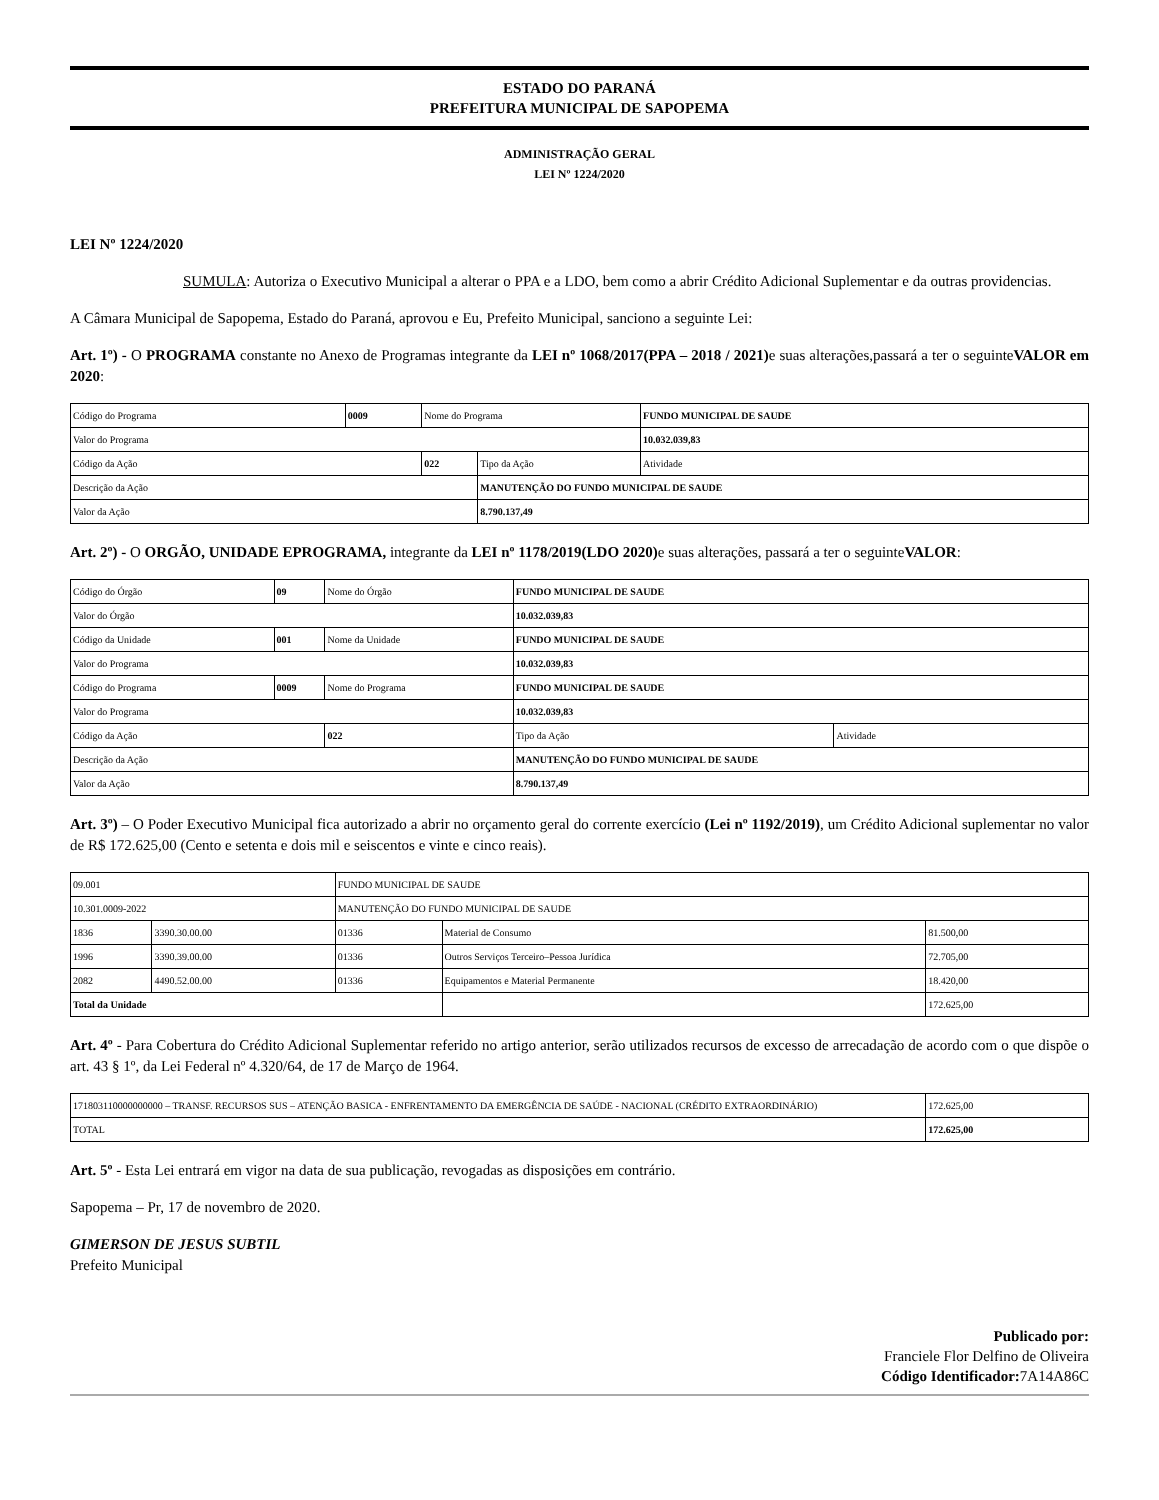ESTADO DO PARANÁ
PREFEITURA MUNICIPAL DE SAPOPEMA
ADMINISTRAÇÃO GERAL
LEI Nº 1224/2020
LEI Nº 1224/2020
SUMULA: Autoriza o Executivo Municipal a alterar o PPA e a LDO, bem como a abrir Crédito Adicional Suplementar e da outras providencias.
A Câmara Municipal de Sapopema, Estado do Paraná, aprovou e Eu, Prefeito Municipal, sanciono a seguinte Lei:
Art. 1º) - O PROGRAMA constante no Anexo de Programas integrante da LEI nº 1068/2017(PPA – 2018 / 2021) e suas alterações,passará a ter o seguinteVALOR em 2020:
| Código do Programa | 0009 | Nome do Programa | | FUNDO MUNICIPAL DE SAUDE |
| Valor do Programa | | | | 10.032.039,83 |
| Código da Ação | | 022 | Tipo da Ação | Atividade |
| Descrição da Ação | | | MANUTENÇÃO DO FUNDO MUNICIPAL DE SAUDE | |
| Valor da Ação | | | 8.790.137,49 | |
Art. 2º) - O ORGÃO, UNIDADE EPROGRAMA, integrante da LEI nº 1178/2019(LDO 2020) e suas alterações, passará a ter o seguinteVALOR:
| Código do Órgão | 09 | Nome do Órgão | FUNDO MUNICIPAL DE SAUDE | |
| Valor do Órgão | | | 10.032.039,83 | |
| Código da Unidade | 001 | Nome da Unidade | FUNDO MUNICIPAL DE SAUDE | |
| Valor do Programa | | | 10.032.039,83 | |
| Código do Programa | 0009 | Nome do Programa | FUNDO MUNICIPAL DE SAUDE | |
| Valor do Programa | | | 10.032.039,83 | |
| Código da Ação | | 022 | Tipo da Ação | Atividade |
| Descrição da Ação | | | MANUTENÇÃO DO FUNDO MUNICIPAL DE SAUDE | |
| Valor da Ação | | | 8.790.137,49 | |
Art. 3º) – O Poder Executivo Municipal fica autorizado a abrir no orçamento geral do corrente exercício (Lei nº 1192/2019), um Crédito Adicional suplementar no valor de R$ 172.625,00 (Cento e setenta e dois mil e seiscentos e vinte e cinco reais).
| 09.001 | | FUNDO MUNICIPAL DE SAUDE | | |
| 10.301.0009-2022 | | MANUTENÇÃO DO FUNDO MUNICIPAL DE SAUDE | | |
| 1836 | 3390.30.00.00 | 01336 | Material de Consumo | 81.500,00 |
| 1996 | 3390.39.00.00 | 01336 | Outros Serviços Terceiro–Pessoa Jurídica | 72.705,00 |
| 2082 | 4490.52.00.00 | 01336 | Equipamentos e Material Permanente | 18.420,00 |
| Total da Unidade | | | | 172.625,00 |
Art. 4º - Para Cobertura do Crédito Adicional Suplementar referido no artigo anterior, serão utilizados recursos de excesso de arrecadação de acordo com o que dispõe o art. 43 § 1º, da Lei Federal nº 4.320/64, de 17 de Março de 1964.
| 171803110000000000 – TRANSF. RECURSOS SUS – ATENÇÃO BASICA - ENFRENTAMENTO DA EMERGÊNCIA DE SAÚDE - NACIONAL (CRÉDITO EXTRAORDINÁRIO) | 172.625,00 |
| TOTAL | 172.625,00 |
Art. 5º - Esta Lei entrará em vigor na data de sua publicação, revogadas as disposições em contrário.
Sapopema – Pr, 17 de novembro de 2020.
GIMERSON DE JESUS SUBTIL
Prefeito Municipal
Publicado por:
Franciele Flor Delfino de Oliveira
Código Identificador: 7A14A86C